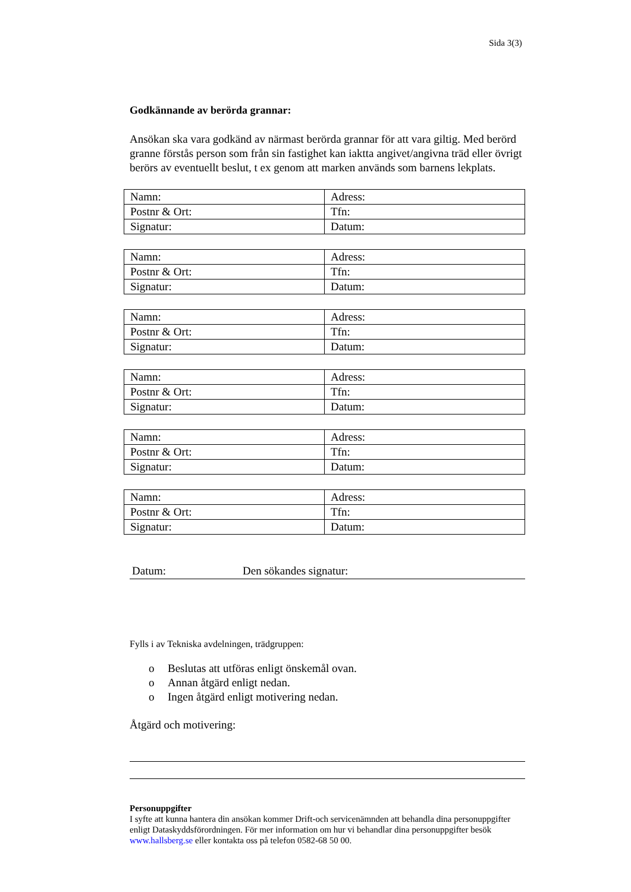Sida 3(3)
Godkännande av berörda grannar:
Ansökan ska vara godkänd av närmast berörda grannar för att vara giltig. Med berörd granne förstås person som från sin fastighet kan iaktta angivet/angivna träd eller övrigt berörs av eventuellt beslut, t ex genom att marken används som barnens lekplats.
| Namn: | Adress: |
| Postnr & Ort: | Tfn: |
| Signatur: | Datum: |
| Namn: | Adress: |
| Postnr & Ort: | Tfn: |
| Signatur: | Datum: |
| Namn: | Adress: |
| Postnr & Ort: | Tfn: |
| Signatur: | Datum: |
| Namn: | Adress: |
| Postnr & Ort: | Tfn: |
| Signatur: | Datum: |
| Namn: | Adress: |
| Postnr & Ort: | Tfn: |
| Signatur: | Datum: |
| Namn: | Adress: |
| Postnr & Ort: | Tfn: |
| Signatur: | Datum: |
Datum: Den sökandes signatur:
Fylls i av Tekniska avdelningen, trädgruppen:
o Beslutas att utföras enligt önskemål ovan.
o Annan åtgärd enligt nedan.
o Ingen åtgärd enligt motivering nedan.
Åtgärd och motivering:
Personuppgifter
I syfte att kunna hantera din ansökan kommer Drift-och servicenämnden att behandla dina personuppgifter enligt Dataskyddsförordningen. För mer information om hur vi behandlar dina personuppgifter besök www.hallsberg.se eller kontakta oss på telefon 0582-68 50 00.